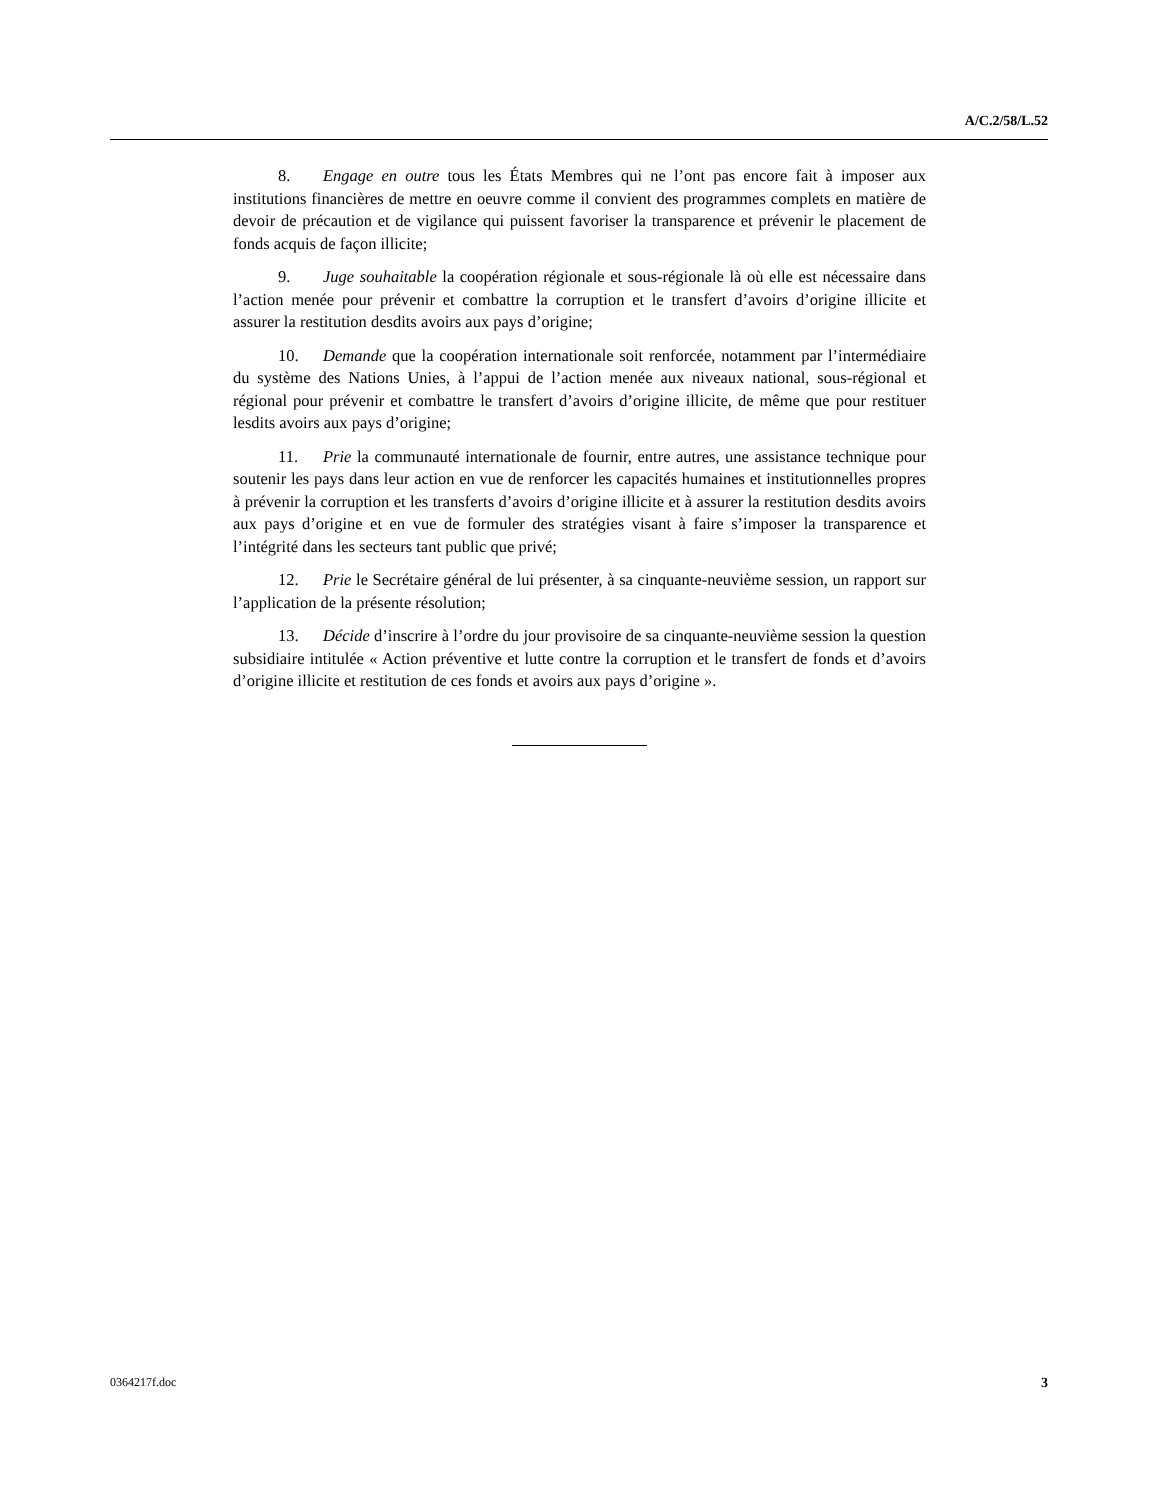A/C.2/58/L.52
8. Engage en outre tous les États Membres qui ne l’ont pas encore fait à imposer aux institutions financières de mettre en oeuvre comme il convient des programmes complets en matière de devoir de précaution et de vigilance qui puissent favoriser la transparence et prévenir le placement de fonds acquis de façon illicite;
9. Juge souhaitable la coopération régionale et sous-régionale là où elle est nécessaire dans l’action menée pour prévenir et combattre la corruption et le transfert d’avoirs d’origine illicite et assurer la restitution desdits avoirs aux pays d’origine;
10. Demande que la coopération internationale soit renforcée, notamment par l’intermédiaire du système des Nations Unies, à l’appui de l’action menée aux niveaux national, sous-régional et régional pour prévenir et combattre le transfert d’avoirs d’origine illicite, de même que pour restituer lesdits avoirs aux pays d’origine;
11. Prie la communauté internationale de fournir, entre autres, une assistance technique pour soutenir les pays dans leur action en vue de renforcer les capacités humaines et institutionnelles propres à prévenir la corruption et les transferts d’avoirs d’origine illicite et à assurer la restitution desdits avoirs aux pays d’origine et en vue de formuler des stratégies visant à faire s’imposer la transparence et l’intégrité dans les secteurs tant public que privé;
12. Prie le Secrétaire général de lui présenter, à sa cinquante-neuvième session, un rapport sur l’application de la présente résolution;
13. Décide d’inscrire à l’ordre du jour provisoire de sa cinquante-neuvième session la question subsidiaire intitulée « Action préventive et lutte contre la corruption et le transfert de fonds et d’avoirs d’origine illicite et restitution de ces fonds et avoirs aux pays d’origine ».
0364217f.doc 3